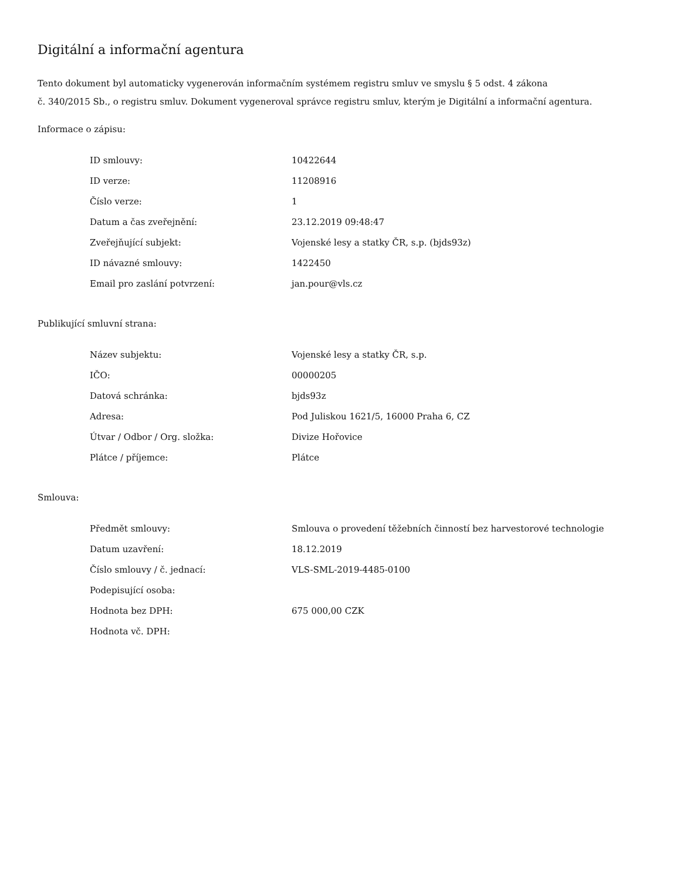Digitální a informační agentura
Tento dokument byl automaticky vygenerován informačním systémem registru smluv ve smyslu § 5 odst. 4 zákona
č. 340/2015 Sb., o registru smluv. Dokument vygeneroval správce registru smluv, kterým je Digitální a informační agentura.
Informace o zápisu:
| ID smlouvy: | 10422644 |
| ID verze: | 11208916 |
| Číslo verze: | 1 |
| Datum a čas zveřejnění: | 23.12.2019 09:48:47 |
| Zveřejňující subjekt: | Vojenské lesy a statky ČR, s.p. (bjds93z) |
| ID návazné smlouvy: | 1422450 |
| Email pro zaslání potvrzení: | jan.pour@vls.cz |
Publikující smluvní strana:
| Název subjektu: | Vojenské lesy a statky ČR, s.p. |
| IČO: | 00000205 |
| Datová schránka: | bjds93z |
| Adresa: | Pod Juliskou 1621/5, 16000 Praha 6, CZ |
| Útvar / Odbor / Org. složka: | Divize Hořovice |
| Plátce / příjemce: | Plátce |
Smlouva:
| Předmět smlouvy: | Smlouva o provedení těžebních činností bez harvestorové technologie |
| Datum uzavření: | 18.12.2019 |
| Číslo smlouvy / č. jednací: | VLS-SML-2019-4485-0100 |
| Podepisující osoba: | |
| Hodnota bez DPH: | 675 000,00 CZK |
| Hodnota vč. DPH: | |